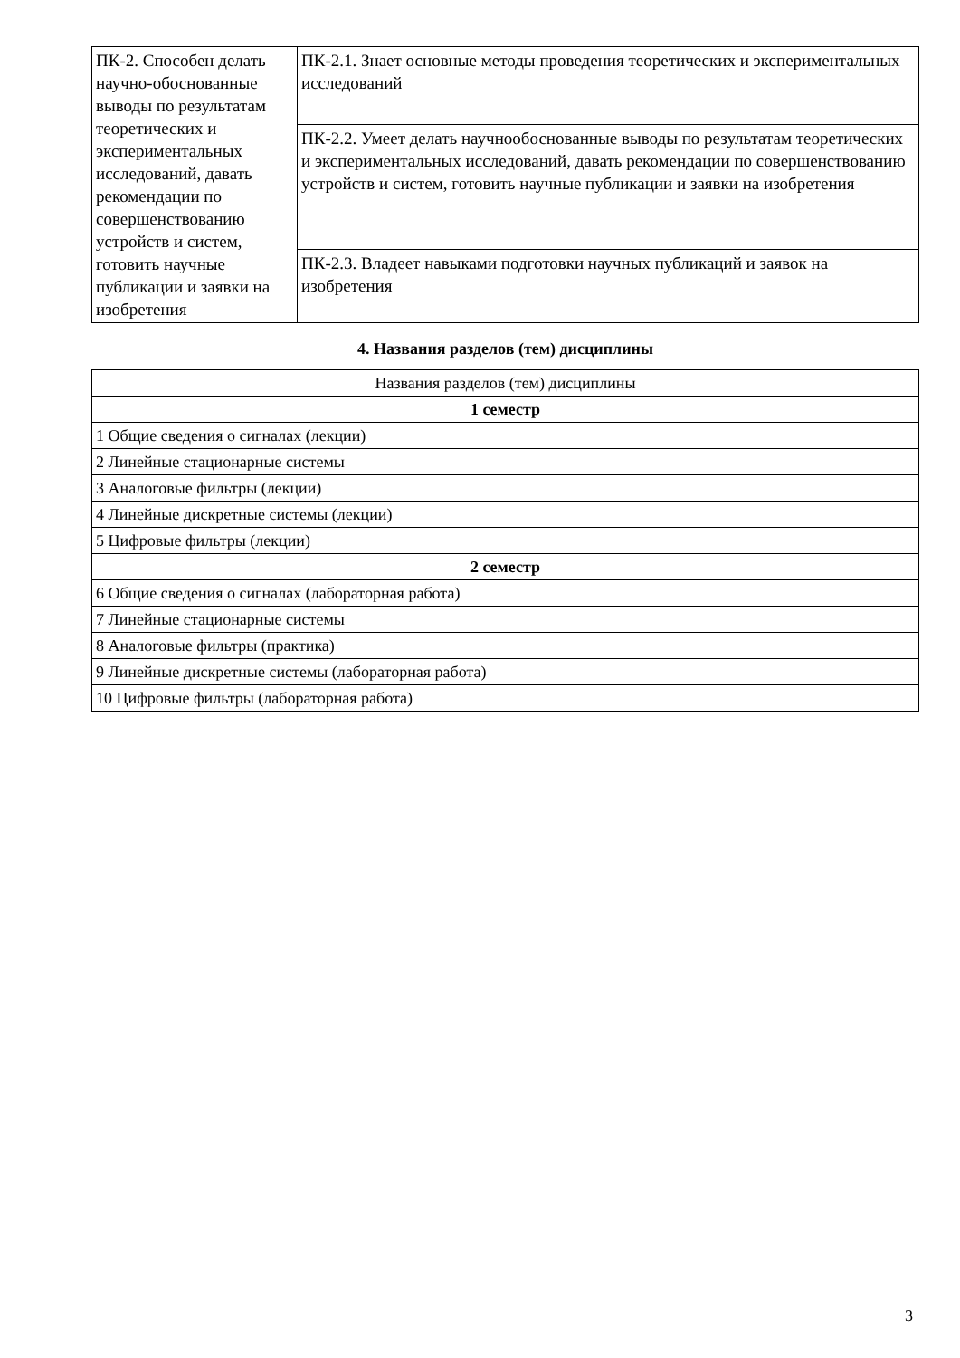| ПК-2. Способен делать научно-обоснованные выводы по результатам теоретических и экспериментальных исследований, давать рекомендации по совершенствованию устройств и систем, готовить научные публикации и заявки на изобретения | ПК-2.1. Знает основные методы проведения теоретических и экспериментальных исследований |
| | ПК-2.2. Умеет делать научнообоснованные выводы по результатам теоретических и экспериментальных исследований, давать рекомендации по совершенствованию устройств и систем, готовить научные публикации и заявки на изобретения |
| | ПК-2.3. Владеет навыками подготовки научных публикаций и заявок на изобретения |
4. Названия разделов (тем) дисциплины
| Названия разделов (тем) дисциплины |
| 1 семестр |
| 1 Общие сведения о сигналах (лекции) |
| 2 Линейные стационарные системы |
| 3 Аналоговые фильтры (лекции) |
| 4 Линейные дискретные системы (лекции) |
| 5 Цифровые фильтры (лекции) |
| 2 семестр |
| 6 Общие сведения о сигналах (лабораторная работа) |
| 7 Линейные стационарные системы |
| 8 Аналоговые фильтры (практика) |
| 9 Линейные дискретные системы (лабораторная работа) |
| 10 Цифровые фильтры (лабораторная работа) |
3